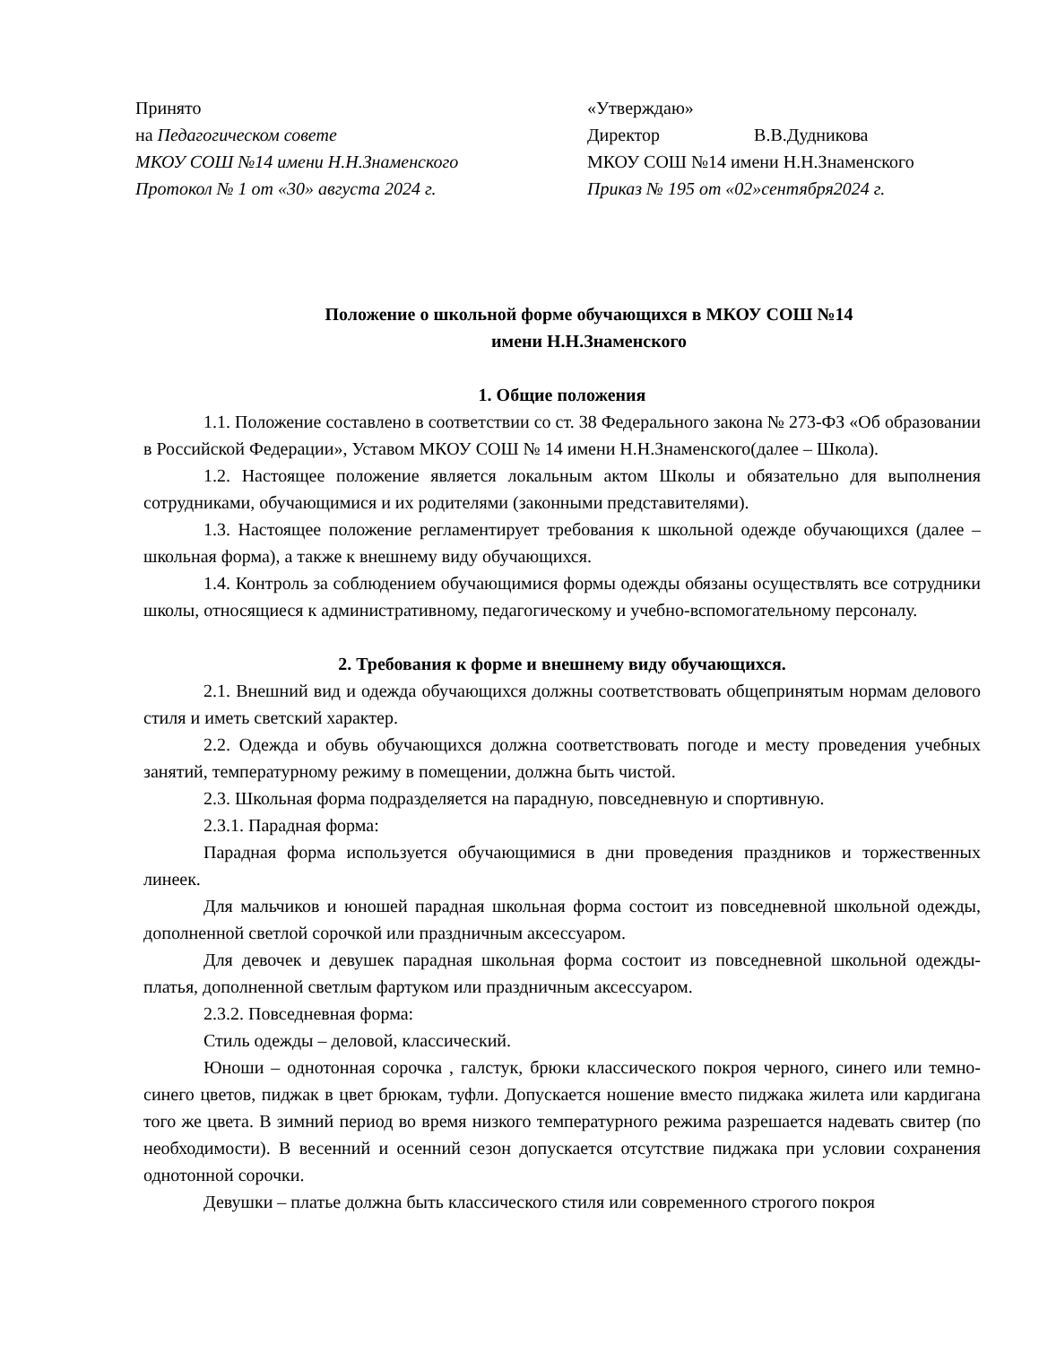Принято
на Педагогическом совете
МКОУ СОШ №14 имени Н.Н.Знаменского
Протокол № 1 от «30» августа 2024 г.
«Утверждаю»
Директор В.В.Дудникова
МКОУ СОШ №14 имени Н.Н.Знаменского
Приказ № 195 от «02»сентября2024 г.
Положение о школьной форме обучающихся в МКОУ СОШ №14
имени Н.Н.Знаменского
1. Общие положения
1.1. Положение составлено в соответствии со ст. 38 Федерального закона № 273-ФЗ «Об образовании в Российской Федерации», Уставом МКОУ СОШ № 14 имени Н.Н.Знаменского(далее – Школа).
1.2. Настоящее положение является локальным актом Школы и обязательно для выполнения сотрудниками, обучающимися и их родителями (законными представителями).
1.3. Настоящее положение регламентирует требования к школьной одежде обучающихся (далее – школьная форма), а также к внешнему виду обучающихся.
1.4. Контроль за соблюдением обучающимися формы одежды обязаны осуществлять все сотрудники школы, относящиеся к административному, педагогическому и учебно-вспомогательному персоналу.
2. Требования к форме и внешнему виду обучающихся.
2.1. Внешний вид и одежда обучающихся должны соответствовать общепринятым нормам делового стиля и иметь светский характер.
2.2. Одежда и обувь обучающихся должна соответствовать погоде и месту проведения учебных занятий, температурному режиму в помещении, должна быть чистой.
2.3. Школьная форма подразделяется на парадную, повседневную и спортивную.
2.3.1. Парадная форма:
Парадная форма используется обучающимися в дни проведения праздников и торжественных линеек.
Для мальчиков и юношей парадная школьная форма состоит из повседневной школьной одежды, дополненной светлой сорочкой или праздничным аксессуаром.
Для девочек и девушек парадная школьная форма состоит из повседневной школьной одежды- платья, дополненной светлым фартуком или праздничным аксессуаром.
2.3.2. Повседневная форма:
Стиль одежды – деловой, классический.
Юноши – однотонная сорочка , галстук, брюки классического покроя черного, синего или темно-синего цветов, пиджак в цвет брюкам, туфли. Допускается ношение вместо пиджака жилета или кардигана того же цвета. В зимний период во время низкого температурного режима разрешается надевать свитер (по необходимости). В весенний и осенний сезон допускается отсутствие пиджака при условии сохранения однотонной сорочки.
Девушки – платье должна быть классического стиля или современного строгого покроя